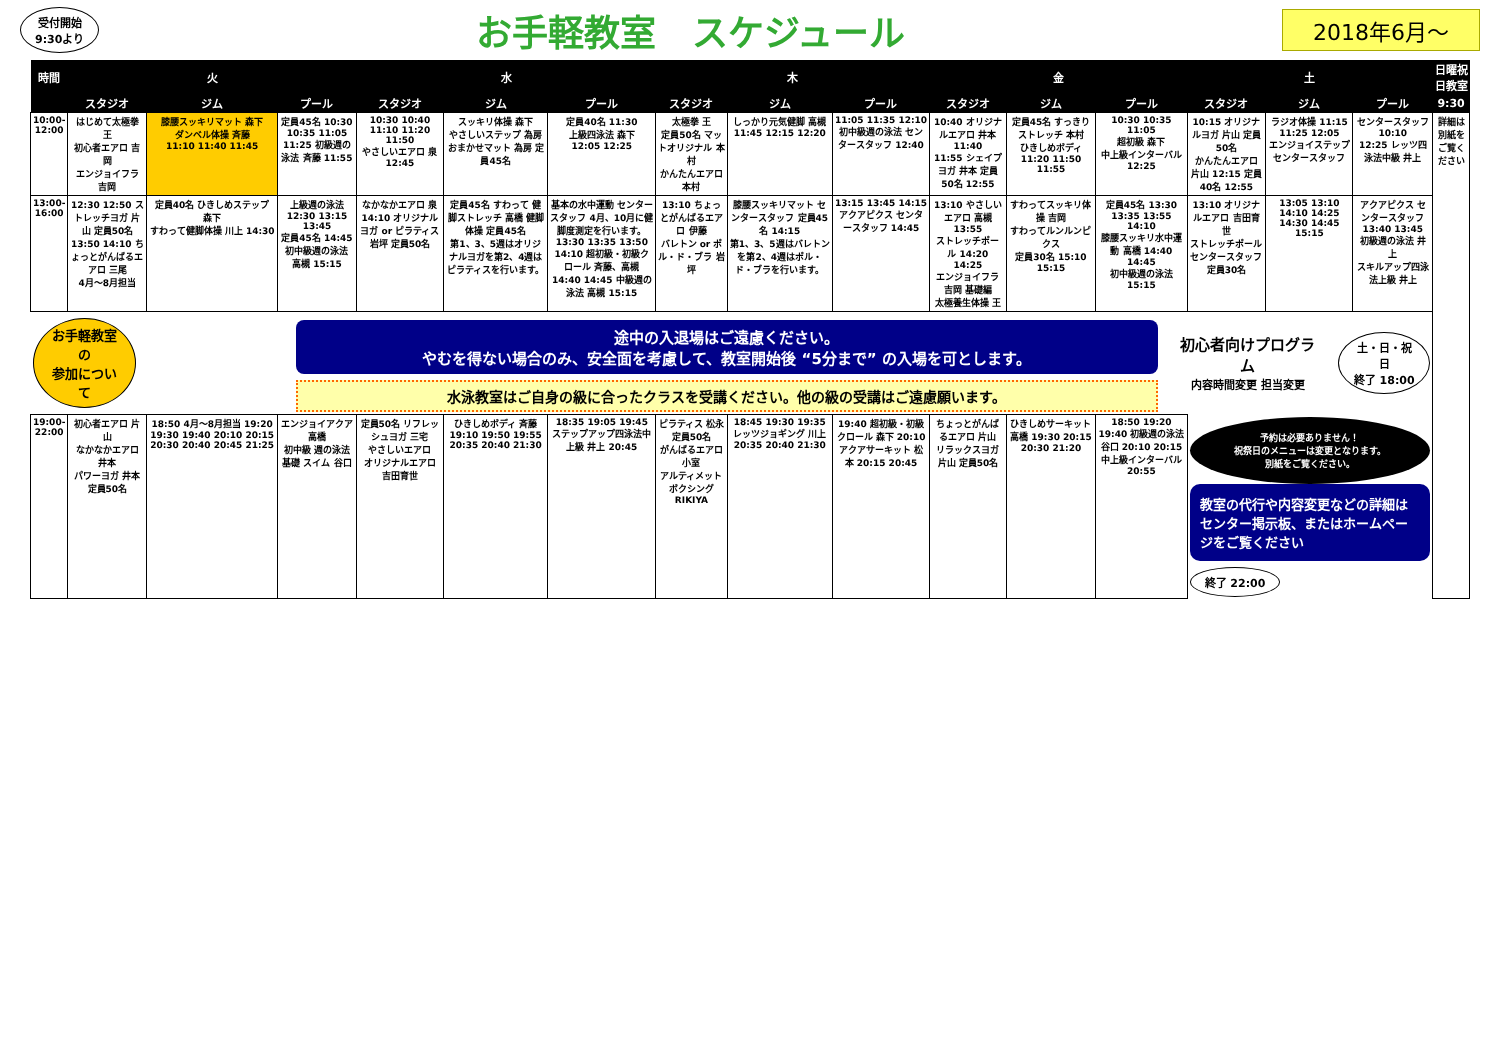受付開始
9:30より
お手軽教室　スケジュール
2018年6月～
| 時間 | 火 | | | 水 | | | 木 | | | 金 | | | 土 | | | 日曜祝日教室 |
| --- | --- | --- | --- | --- | --- | --- | --- | --- | --- | --- | --- | --- | --- | --- | --- | --- |
| | スタジオ | ジム | プール | スタジオ | ジム | プール | スタジオ | ジム | プール | スタジオ | ジム | プール | スタジオ | ジム | プール | 9:30 |
| 10:00- 12:00 | はじめて太極拳 王 初心者エアロ 吉岡 エンジョイフラ 吉岡 | 膝腰スッキリマット 森下 ダンベル体操 斉藤 11:10 11:40 11:45 | 定員45名 10:30 10:35 11:05 11:25 初級週の泳法 斉藤 11:55 | 10:30 10:40 11:10 11:20 11:50 やさしいエアロ 泉 12:45 | スッキリ体操 森下 やさしいステップ 為房 おまかせマット 為房 定員45名 | 定員40名 11:30 上級四泳法 森下 12:05 12:25 | 太極拳 王 定員50名 マットオリジナル 本村 かんたんエアロ 本村 | しっかり元気健脚 高槻 11:45 12:15 12:20 | 11:05 11:35 12:10 初中級週の泳法 センタースタッフ 12:40 | 10:40 オリジナルエアロ 井本 11:40 11:55 シェイプヨガ 井本 定員50名 12:55 | 定員45名 すっきりストレッチ 本村 ひきしめボディ 11:20 11:50 11:55 | 10:30 10:35 11:05 超初級 森下 中上級インターバル 12:25 | 10:15 オリジナルヨガ 片山 定員50名 かんたんエアロ 片山 12:15 定員40名 12:55 | ラジオ体操 11:15 11:25 12:05 エンジョイステップ センタースタッフ | センタースタッフ 10:10 12:25 レッツ四泳法中級 井上 | 詳細は別紙をご覧ください |
| 13:00- 16:00 | 12:30 12:50 ストレッチヨガ 片山 定員50名 13:50 14:10 ちょっとがんばるエアロ 三尾 4月～8月担当 | 定員40名 ひきしめステップ 森下 すわって健脚体操 川上 14:30 | 上級週の泳法 12:30 13:15 13:45 定員45名 14:45 初中級週の泳法 高槻 15:15 | なかなかエアロ 泉 14:10 オリジナルヨガ or ピラティス 岩坪 定員50名 | 定員45名 すわって 健脚ストレッチ 高橋 健脚体操 定員45名 第1、3、5週はオリジナルヨガを第2、4週はピラティスを行います。 | 基本の水中運動 センタースタッフ 4月、10月に健脚度測定を行います。 13:30 13:35 13:50 14:10 超初級・初級クロール 斉藤、高槻 14:40 14:45 中級週の泳法 高槻 15:15 | 13:10 ちょっとがんばるエアロ 伊藤 バレトン or ポル・ド・ブラ 岩坪 | 膝腰スッキリマット センタースタッフ 定員45名 14:15 第1、3、5週はバレトンを第2、4週はポル・ド・ブラを行います。 | 13:15 13:45 14:15 アクアピクス センタースタッフ 14:45 | 13:10 やさしいエアロ 高槻 13:55 ストレッチポール 14:20 14:25 エンジョイフラ 吉岡 基礎編 太極養生体操 王 | すわってスッキリ体操 吉岡 すわってルンルンピクス 定員30名 15:10 15:15 | 定員45名 13:30 13:35 13:55 14:10 膝腰スッキリ水中運動 高橋 14:40 14:45 初中級週の泳法 15:15 | 13:10 オリジナルエアロ 吉田育世 ストレッチポール センタースタッフ 定員30名 | 13:05 13:10 14:10 14:25 14:30 14:45 15:15 | アクアピクス センタースタッフ 13:40 13:45 初級週の泳法 井上 スキルアップ四泳法上級 井上 | |
| お手軽教室の 参加について 途中の入退場はご遠慮ください。 やむを得ない場合のみ、安全面を考慮して、教室開始後 “5分まで” の入場を可とします。 水泳教室はご自身の級に合ったクラスを受講ください。他の級の受講はご遠慮願います。 初心者向けプログラム 内容時間変更 担当変更 土・日・祝日 終了 18:00 | | | | | | | | | | | | | | | | |
| 19:00- 22:00 | 初心者エアロ 片山 なかなかエアロ 井本 パワーヨガ 井本 定員50名 | 18:50 4月～8月担当 19:20 19:30 19:40 20:10 20:15 20:30 20:40 20:45 21:25 | エンジョイアクア 高橋 初中級 週の泳法 基礎 スイム 谷口 | 定員50名 リフレッシュヨガ 三宅 やさしいエアロ オリジナルエアロ 吉田育世 | ひきしめボディ 斉藤 19:10 19:50 19:55 20:35 20:40 21:30 | 18:35 19:05 19:45 ステップアップ四泳法中上級 井上 20:45 | ピラティス 松永 定員50名 がんばるエアロ 小室 アルティメットボクシング RIKIYA | 18:45 19:30 19:35 レッツジョギング 川上 20:35 20:40 21:30 | 19:40 超初級・初級クロール 森下 20:10 アクアサーキット 松本 20:15 20:45 | ちょっとがんばるエアロ 片山 リラックスヨガ 片山 定員50名 | ひきしめサーキット 高橋 19:30 20:15 20:30 21:20 | 18:50 19:20 19:40 初級週の泳法 谷口 20:10 20:15 中上級インターバル 20:55 | 予約は必要ありません！ 祝祭日のメニューは変更となります。 別紙をご覧ください。 教室の代行や内容変更などの詳細はセンター掲示板、またはホームページをご覧ください 終了 22:00 | | | |